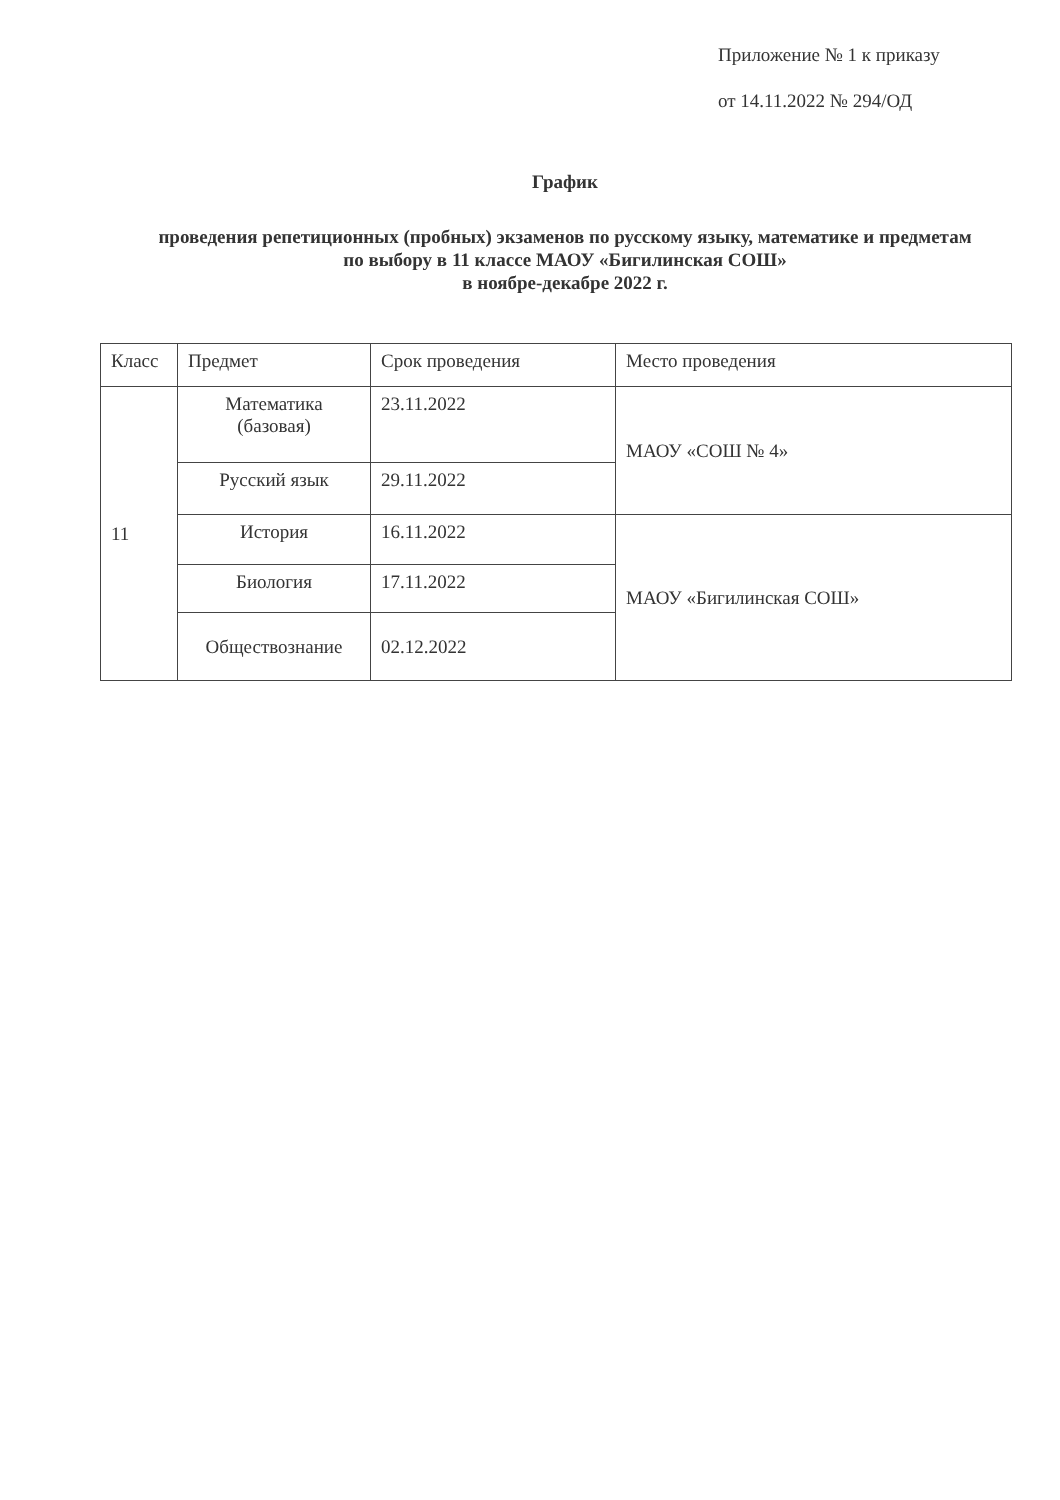Приложение № 1 к приказу
от 14.11.2022 № 294/ОД
График
проведения репетиционных (пробных) экзаменов по русскому языку, математике и предметам по выбору в 11 классе МАОУ «Бигилинская СОШ»
в ноябре-декабре 2022 г.
| Класс | Предмет | Срок проведения | Место проведения |
| 11 | Математика (базовая) | 23.11.2022 | МАОУ «СОШ № 4» |
| | Русский язык | 29.11.2022 | |
| | История | 16.11.2022 | МАОУ «Бигилинская СОШ» |
| | Биология | 17.11.2022 | |
| | Обществознание | 02.12.2022 | |